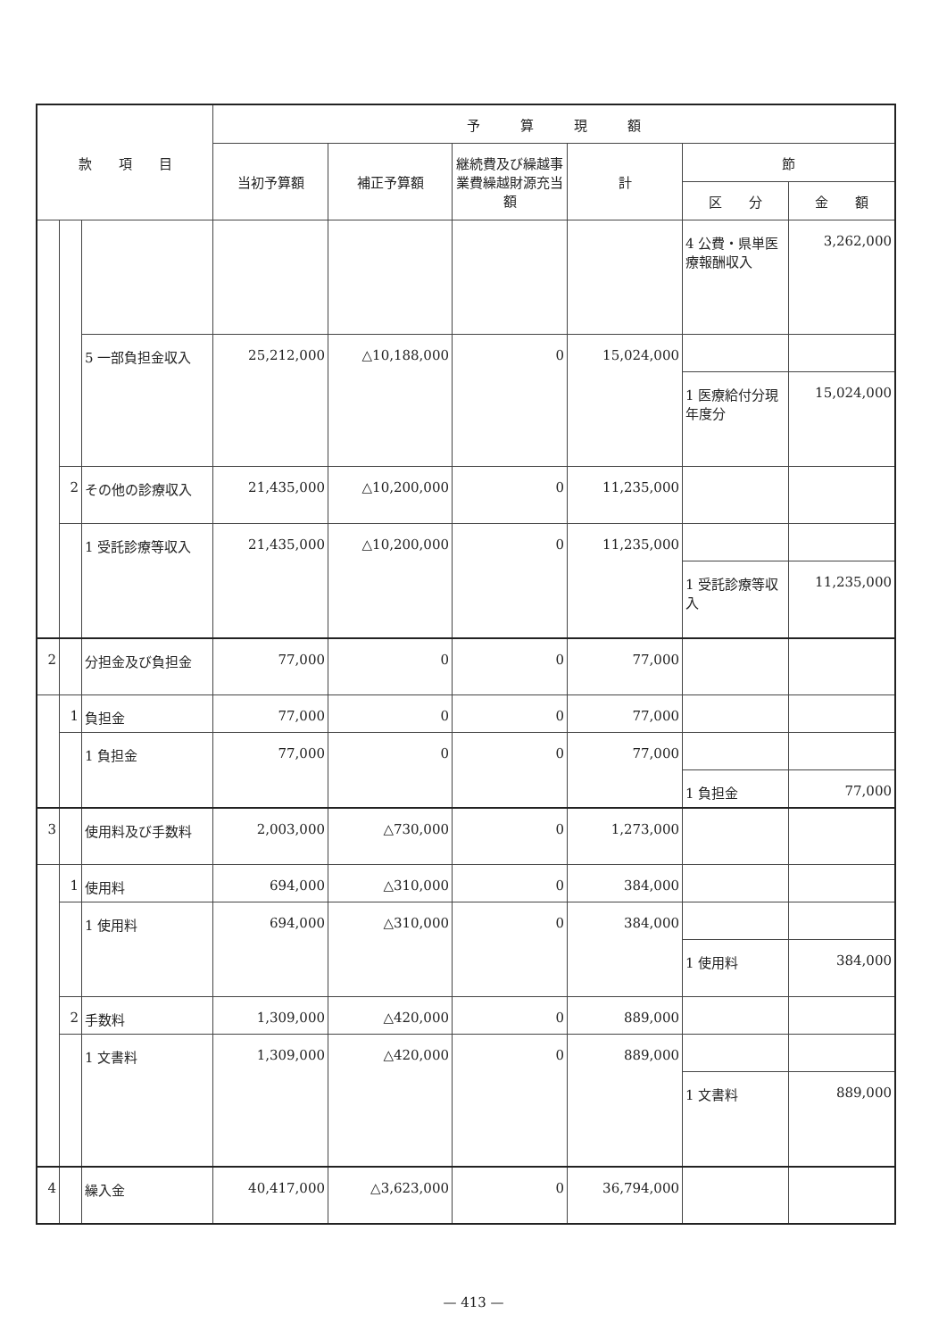| 款 項 目 | | | 予 算 現 額 | | | | | |
| --- | --- | --- | --- | --- | --- | --- | --- | --- |
| | | | 当初予算額 | 補正予算額 | 継続費及び繰越事業費繰越財源充当額 | 計 | 節 | |
| | | | | | | | 区 分 | 金 額 |
| | | | | | | | 4 公費・県単医療報酬収入 | 3,262,000 |
| | | 5 一部負担金収入 | 25,212,000 | △10,188,000 | 0 | 15,024,000 | | |
| | | | | | | | 1 医療給付分現年度分 | 15,024,000 |
| | 2 | その他の診療収入 | 21,435,000 | △10,200,000 | 0 | 11,235,000 | | |
| | | 1 受託診療等収入 | 21,435,000 | △10,200,000 | 0 | 11,235,000 | | |
| | | | | | | | 1 受託診療等収入 | 11,235,000 |
| 2 | | 分担金及び負担金 | 77,000 | 0 | 0 | 77,000 | | |
| | 1 | 負担金 | 77,000 | 0 | 0 | 77,000 | | |
| | | 1 負担金 | 77,000 | 0 | 0 | 77,000 | | |
| | | | | | | | 1 負担金 | 77,000 |
| 3 | | 使用料及び手数料 | 2,003,000 | △730,000 | 0 | 1,273,000 | | |
| | 1 | 使用料 | 694,000 | △310,000 | 0 | 384,000 | | |
| | | 1 使用料 | 694,000 | △310,000 | 0 | 384,000 | | |
| | | | | | | | 1 使用料 | 384,000 |
| | 2 | 手数料 | 1,309,000 | △420,000 | 0 | 889,000 | | |
| | | 1 文書料 | 1,309,000 | △420,000 | 0 | 889,000 | | |
| | | | | | | | 1 文書料 | 889,000 |
| 4 | | 繰入金 | 40,417,000 | △3,623,000 | 0 | 36,794,000 | | |
— 413 —